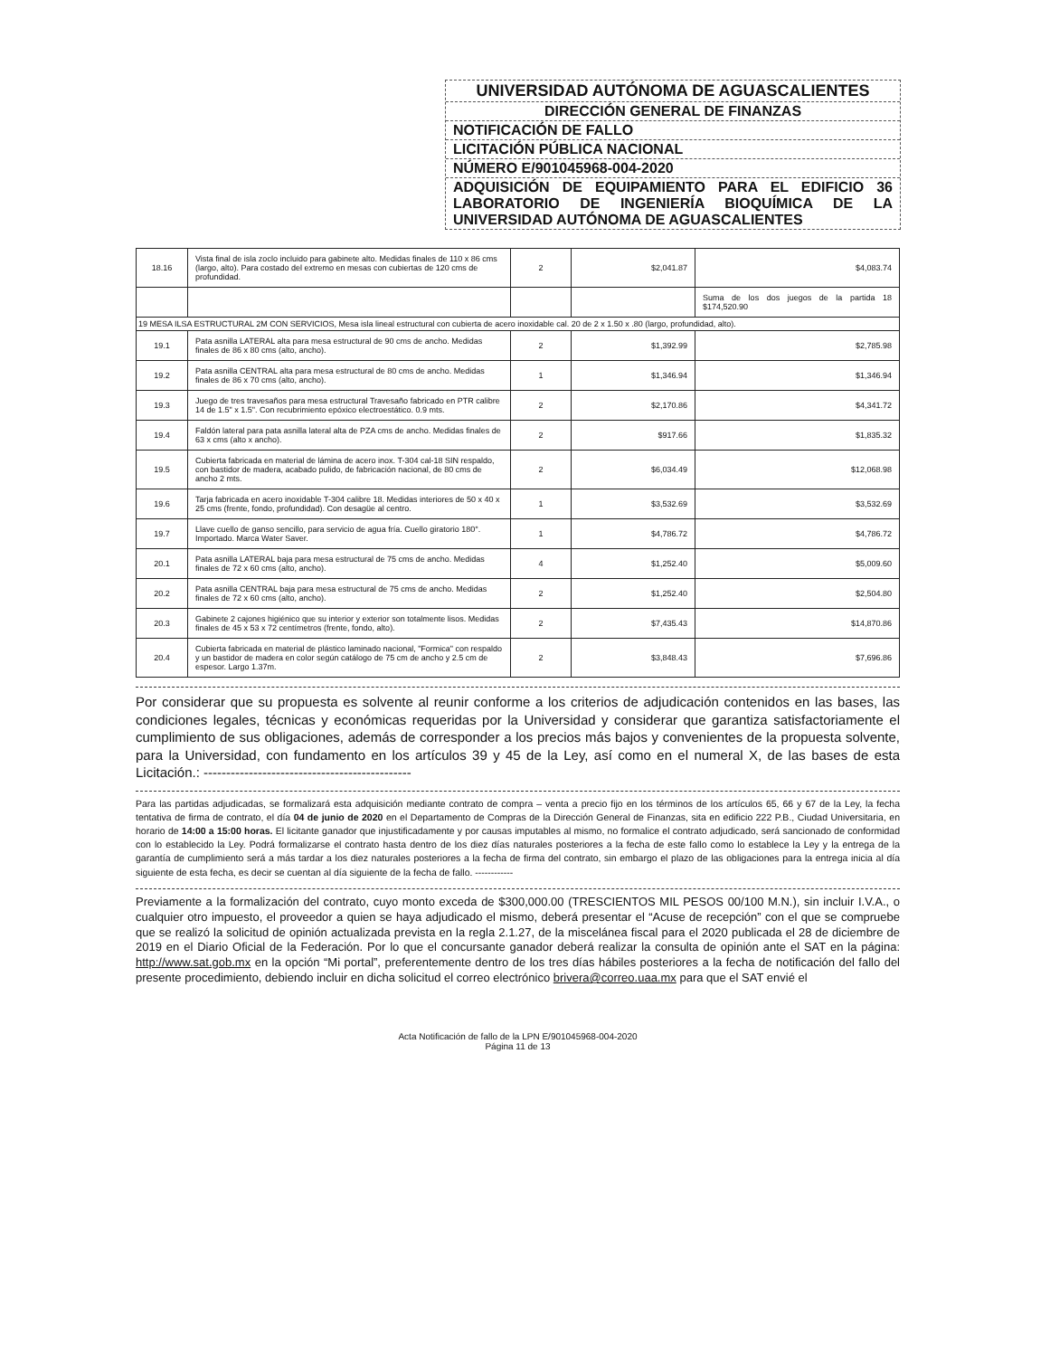UNIVERSIDAD AUTÓNOMA DE AGUASCALIENTES
DIRECCIÓN GENERAL DE FINANZAS
NOTIFICACIÓN DE FALLO
LICITACIÓN PÚBLICA NACIONAL
NÚMERO E/901045968-004-2020
ADQUISICIÓN DE EQUIPAMIENTO PARA EL EDIFICIO 36 LABORATORIO DE INGENIERÍA BIOQUÍMICA DE LA UNIVERSIDAD AUTÓNOMA DE AGUASCALIENTES
| 18.16 | Vista final de isla zoclo incluido para gabinete alto. Medidas finales de 110 x 86 cms (largo, alto). Para costado del extremo en mesas con cubiertas de 120 cms de profundidad. | 2 | $2,041.87 | $4,083.74 |
| | | | | Suma de los dos juegos de la partida 18 $174,520.90 |
| 19 MESA ILSA ESTRUCTURAL 2M CON SERVICIOS, Mesa isla lineal estructural con cubierta de acero inoxidable cal. 20 de 2 x 1.50 x .80 (largo, profundidad, alto). | | | | |
| 19.1 | Pata asnilla LATERAL alta para mesa estructural de 90 cms de ancho. Medidas finales de 86 x 80 cms (alto, ancho). | 2 | $1,392.99 | $2,785.98 |
| 19.2 | Pata asnilla CENTRAL alta para mesa estructural de 80 cms de ancho. Medidas finales de 86 x 70 cms (alto, ancho). | 1 | $1,346.94 | $1,346.94 |
| 19.3 | Juego de tres travesaños para mesa estructural Travesaño fabricado en PTR calibre 14 de 1.5" x 1.5". Con recubrimiento epóxico electroestático. 0.9 mts. | 2 | $2,170.86 | $4,341.72 |
| 19.4 | Faldón lateral para pata asnilla lateral alta de PZA cms de ancho. Medidas finales de 63 x cms (alto x ancho). | 2 | $917.66 | $1,835.32 |
| 19.5 | Cubierta fabricada en material de lámina de acero inox. T-304 cal-18 SIN respaldo, con bastidor de madera, acabado pulido, de fabricación nacional, de 80 cms de ancho 2 mts. | 2 | $6,034.49 | $12,068.98 |
| 19.6 | Tarja fabricada en acero inoxidable T-304 calibre 18. Medidas interiores de 50 x 40 x 25 cms (frente, fondo, profundidad). Con desagüe al centro. | 1 | $3,532.69 | $3,532.69 |
| 19.7 | Llave cuello de ganso sencillo, para servicio de agua fría. Cuello giratorio 180°. Importado. Marca Water Saver. | 1 | $4,786.72 | $4,786.72 |
| 20.1 | Pata asnilla LATERAL baja para mesa estructural de 75 cms de ancho. Medidas finales de 72 x 60 cms (alto, ancho). | 4 | $1,252.40 | $5,009.60 |
| 20.2 | Pata asnilla CENTRAL baja para mesa estructural de 75 cms de ancho. Medidas finales de 72 x 60 cms (alto, ancho). | 2 | $1,252.40 | $2,504.80 |
| 20.3 | Gabinete 2 cajones higiénico que su interior y exterior son totalmente lisos. Medidas finales de 45 x 53 x 72 centímetros (frente, fondo, alto). | 2 | $7,435.43 | $14,870.86 |
| 20.4 | Cubierta fabricada en material de plástico laminado nacional, "Formica" con respaldo y un bastidor de madera en color según catálogo de 75 cm de ancho y 2.5 cm de espesor. Largo 1.37m. | 2 | $3,848.43 | $7,696.86 |
Por considerar que su propuesta es solvente al reunir conforme a los criterios de adjudicación contenidos en las bases, las condiciones legales, técnicas y económicas requeridas por la Universidad y considerar que garantiza satisfactoriamente el cumplimiento de sus obligaciones, además de corresponder a los precios más bajos y convenientes de la propuesta solvente, para la Universidad, con fundamento en los artículos 39 y 45 de la Ley, así como en el numeral X, de las bases de esta Licitación.: ----------------------------------------------
Para las partidas adjudicadas, se formalizará esta adquisición mediante contrato de compra – venta a precio fijo en los términos de los artículos 65, 66 y 67 de la Ley, la fecha tentativa de firma de contrato, el día 04 de junio de 2020 en el Departamento de Compras de la Dirección General de Finanzas, sita en edificio 222 P.B., Ciudad Universitaria, en horario de 14:00 a 15:00 horas. El licitante ganador que injustificadamente y por causas imputables al mismo, no formalice el contrato adjudicado, será sancionado de conformidad con lo establecido la Ley. Podrá formalizarse el contrato hasta dentro de los diez días naturales posteriores a la fecha de este fallo como lo establece la Ley y la entrega de la garantía de cumplimiento será a más tardar a los diez naturales posteriores a la fecha de firma del contrato, sin embargo el plazo de las obligaciones para la entrega inicia al día siguiente de esta fecha, es decir se cuentan al día siguiente de la fecha de fallo. ------------
Previamente a la formalización del contrato, cuyo monto exceda de $300,000.00 (TRESCIENTOS MIL PESOS 00/100 M.N.), sin incluir I.V.A., o cualquier otro impuesto, el proveedor a quien se haya adjudicado el mismo, deberá presentar el “Acuse de recepción” con el que se compruebe que se realizó la solicitud de opinión actualizada prevista en la regla 2.1.27, de la miscelánea fiscal para el 2020 publicada el 28 de diciembre de 2019 en el Diario Oficial de la Federación. Por lo que el concursante ganador deberá realizar la consulta de opinión ante el SAT en la página: http://www.sat.gob.mx en la opción “Mi portal”, preferentemente dentro de los tres días hábiles posteriores a la fecha de notificación del fallo del presente procedimiento, debiendo incluir en dicha solicitud el correo electrónico brivera@correo.uaa.mx para que el SAT envié el
Acta Notificación de fallo de la LPN E/901045968-004-2020
Página 11 de 13